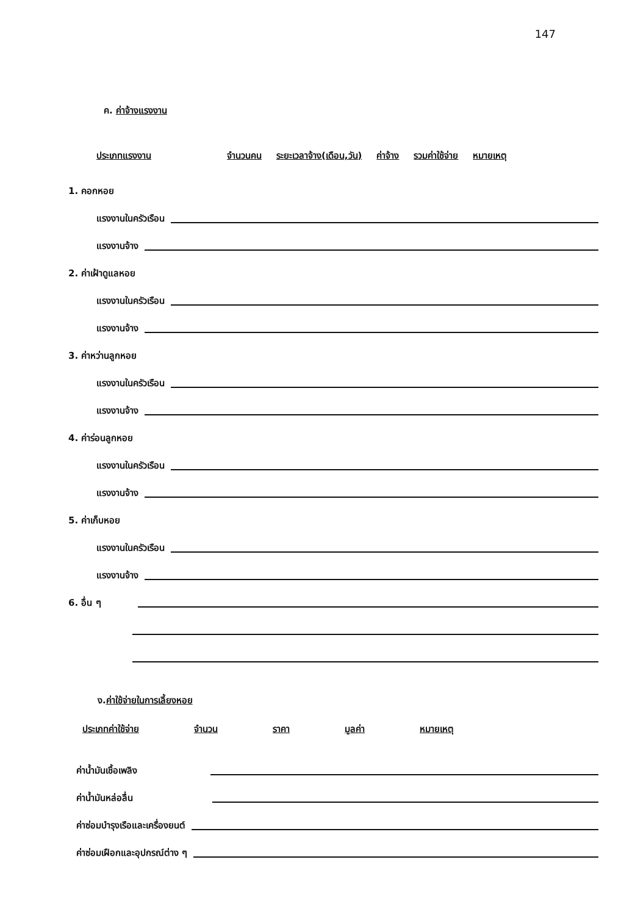147
ค. ค่าจ้างแรงงาน
ประเภทแรงงาน จำนวนคน ระยะเวลาจ้าง(เดือน,วัน) ค่าจ้าง รวมค่าใช้จ่าย หมายเหตุ
1. คอกหอย
แรงงานในครัวเรือน
แรงงานจ้าง
2. ค่าเฝ้าดูแลหอย
แรงงานในครัวเรือน
แรงงานจ้าง
3. ค่าหว่านลูกหอย
แรงงานในครัวเรือน
แรงงานจ้าง
4. ค่าร่อนลูกหอย
แรงงานในครัวเรือน
แรงงานจ้าง
5. ค่าเก็บหอย
แรงงานในครัวเรือน
แรงงานจ้าง
6. อื่น ๆ
ง. ค่าใช้จ่ายในการเลี้ยงหอย
ประเภทค่าใช้จ่าย จำนวน ราคา มูลค่า หมายเหตุ
ค่าน้ำมันเชื้อเพลิง
ค่าน้ำมันหล่อลื่น
ค่าซ่อมบำรุงเรือและเครื่องยนต์
ค่าซ่อมเฝือกและอุปกรณ์ต่าง ๆ